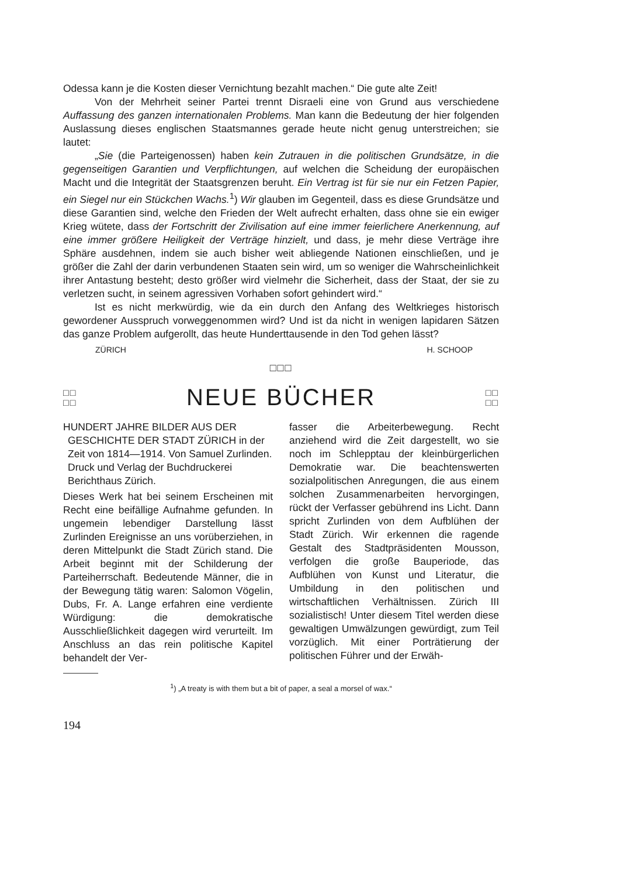Odessa kann je die Kosten dieser Vernichtung bezahlt machen.“ Die gute alte Zeit!
Von der Mehrheit seiner Partei trennt Disraeli eine von Grund aus verschiedene Auffassung des ganzen internationalen Problems. Man kann die Bedeutung der hier folgenden Auslassung dieses englischen Staatsmannes gerade heute nicht genug unterstreichen; sie lautet:
„Sie (die Parteigenossen) haben kein Zutrauen in die politischen Grundsätze, in die gegenseitigen Garantien und Verpflichtungen, auf welchen die Scheidung der europäischen Macht und die Integrität der Staatsgrenzen beruht. Ein Vertrag ist für sie nur ein Fetzen Papier, ein Siegel nur ein Stückchen Wachs.<sup>1</sup>) Wir glauben im Gegenteil, dass es diese Grundsätze und diese Garantien sind, welche den Frieden der Welt aufrecht erhalten, dass ohne sie ein ewiger Krieg wütete, dass der Fortschritt der Zivilisation auf eine immer feierlichere Anerkennung, auf eine immer größere Heiligkeit der Verträge hinzielt, und dass, je mehr diese Verträge ihre Sphäre ausdehnen, indem sie auch bisher weit abliegende Nationen einschließen, und je größer die Zahl der darin verbundenen Staaten sein wird, um so weniger die Wahrscheinlichkeit ihrer Antastung besteht; desto größer wird vielmehr die Sicherheit, dass der Staat, der sie zu verletzen sucht, in seinem agressiven Vorhaben sofort gehindert wird.“
Ist es nicht merkwürdig, wie da ein durch den Anfang des Weltkrieges historisch gewordener Ausspruch vorweggenommen wird? Und ist da nicht in wenigen lapidaren Sätzen das ganze Problem aufgerollt, das heute Hunderttausende in den Tod gehen lässt?
ZÜRICH H. SCHOOP
□□□
□□
□□
NEUE BÜCHER
□□
□□
HUNDERT JAHRE BILDER AUS DER GESCHICHTE DER STADT ZÜRICH in der Zeit von 1814—1914. Von Samuel Zurlinden. Druck und Verlag der Buchdruckerei Berichthaus Zürich.
Dieses Werk hat bei seinem Erscheinen mit Recht eine beifällige Aufnahme gefunden. In ungemein lebendiger Darstellung lässt Zurlinden Ereignisse an uns vorüberziehen, in deren Mittelpunkt die Stadt Zürich stand. Die Arbeit beginnt mit der Schilderung der Parteiherrschaft. Bedeutende Männer, die in der Bewegung tätig waren: Salomon Vögelin, Dubs, Fr. A. Lange erfahren eine verdiente Würdigung: die demokratische Ausschließlichkeit dagegen wird verurteilt. Im Anschluss an das rein politische Kapitel behandelt der Ver-
fasser die Arbeiterbewegung. Recht anziehend wird die Zeit dargestellt, wo sie noch im Schlepptau der kleinbürgerlichen Demokratie war. Die beachtenswerten sozialpolitischen Anregungen, die aus einem solchen Zusammenarbeiten hervorgingen, rückt der Verfasser gebührend ins Licht. Dann spricht Zurlinden von dem Aufblühen der Stadt Zürich. Wir erkennen die ragende Gestalt des Stadtpräsidenten Mousson, verfolgen die große Bauperiode, das Aufblühen von Kunst und Literatur, die Umbildung in den politischen und wirtschaftlichen Verhältnissen. Zürich III sozialistisch! Unter diesem Titel werden diese gewaltigen Umwälzungen gewürdigt, zum Teil vorzüglich. Mit einer Porträtierung der politischen Führer und der Erwäh-
<sup>1</sup>) „A treaty is with them but a bit of paper, a seal a morsel of wax.“
194